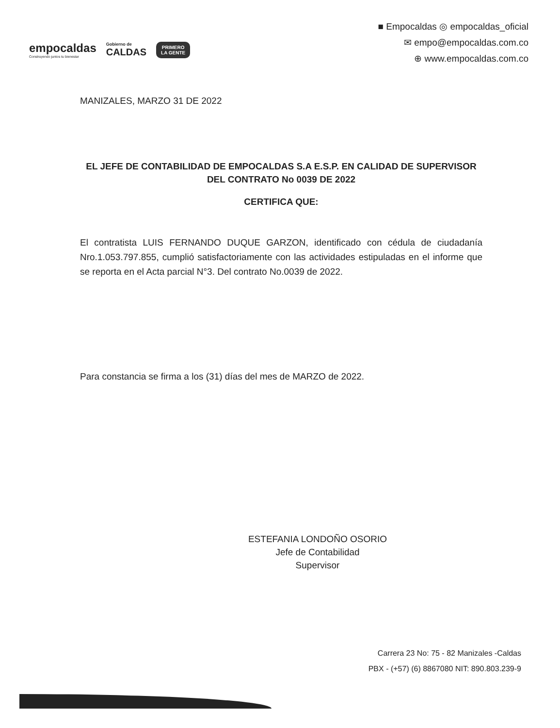empocaldas
Construyendo juntos tu bienestar
Gobierno de
CALDAS
PRIMERO
LA GENTE
■ Empocaldas ◎ empocaldas_oficial
✉ empo@empocaldas.com.co
⊕ www.empocaldas.com.co
MANIZALES, MARZO 31 DE 2022
EL JEFE DE CONTABILIDAD DE EMPOCALDAS S.A E.S.P. EN CALIDAD DE SUPERVISOR DEL CONTRATO No 0039 DE 2022
CERTIFICA QUE:
El contratista LUIS FERNANDO DUQUE GARZON, identificado con cédula de ciudadanía Nro.1.053.797.855, cumplió satisfactoriamente con las actividades estipuladas en el informe que se reporta en el Acta parcial N°3. Del contrato No.0039 de 2022.
Para constancia se firma a los (31) días del mes de MARZO de 2022.
ESTEFANIA LONDOÑO OSORIO
Jefe de Contabilidad
Supervisor
Carrera 23 No: 75 - 82 Manizales -Caldas
PBX - (+57) (6) 8867080 NIT: 890.803.239-9